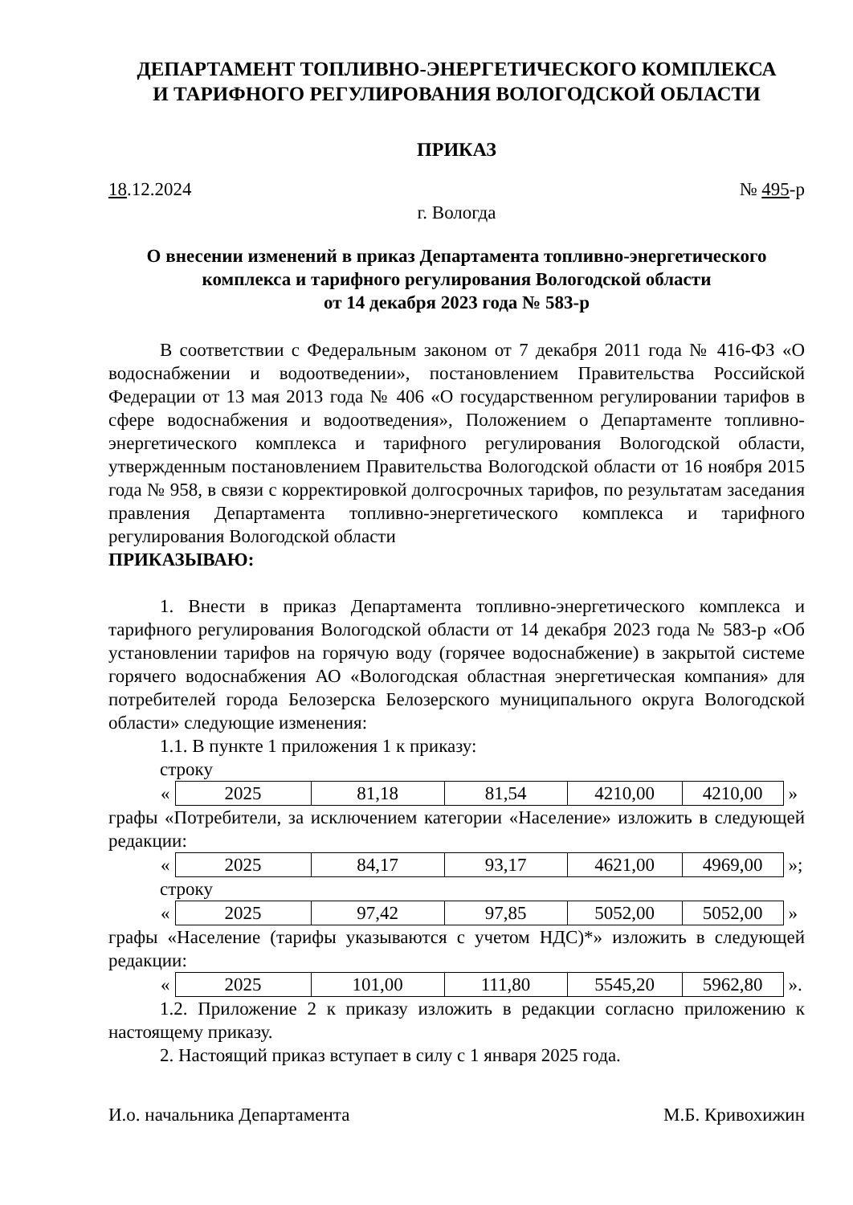ДЕПАРТАМЕНТ ТОПЛИВНО-ЭНЕРГЕТИЧЕСКОГО КОМПЛЕКСА
И ТАРИФНОГО РЕГУЛИРОВАНИЯ ВОЛОГОДСКОЙ ОБЛАСТИ
ПРИКАЗ
18.12.2024 № 495-р
г. Вологда
О внесении изменений в приказ Департамента топливно-энергетического комплекса и тарифного регулирования Вологодской области
от 14 декабря 2023 года № 583-р
В соответствии с Федеральным законом от 7 декабря 2011 года № 416-ФЗ «О водоснабжении и водоотведении», постановлением Правительства Российской Федерации от 13 мая 2013 года № 406 «О государственном регулировании тарифов в сфере водоснабжения и водоотведения», Положением о Департаменте топливно-энергетического комплекса и тарифного регулирования Вологодской области, утвержденным постановлением Правительства Вологодской области от 16 ноября 2015 года № 958, в связи с корректировкой долгосрочных тарифов, по результатам заседания правления Департамента топливно-энергетического комплекса и тарифного регулирования Вологодской области
ПРИКАЗЫВАЮ:
1. Внести в приказ Департамента топливно-энергетического комплекса и тарифного регулирования Вологодской области от 14 декабря 2023 года № 583-р «Об установлении тарифов на горячую воду (горячее водоснабжение) в закрытой системе горячего водоснабжения АО «Вологодская областная энергетическая компания» для потребителей города Белозерска Белозерского муниципального округа Вологодской области» следующие изменения:
1.1. В пункте 1 приложения 1 к приказу:
строку
«
| 2025 | 81,18 | 81,54 | 4210,00 | 4210,00 |
»
графы «Потребители, за исключением категории «Население» изложить в следующей редакции:
«
| 2025 | 84,17 | 93,17 | 4621,00 | 4969,00 |
»;
строку
«
| 2025 | 97,42 | 97,85 | 5052,00 | 5052,00 |
»
графы «Население (тарифы указываются с учетом НДС)*» изложить в следующей редакции:
«
| 2025 | 101,00 | 111,80 | 5545,20 | 5962,80 |
».
1.2. Приложение 2 к приказу изложить в редакции согласно приложению к настоящему приказу.
2. Настоящий приказ вступает в силу с 1 января 2025 года.
И.о. начальника Департамента М.Б. Кривохижин